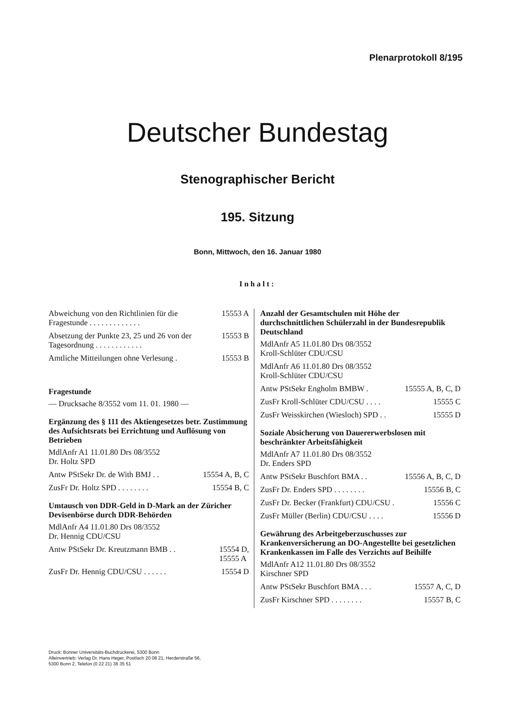Plenarprotokoll 8/195
Deutscher Bundestag
Stenographischer Bericht
195. Sitzung
Bonn, Mittwoch, den 16. Januar 1980
Inhalt:
Abweichung von den Richtlinien für die Fragestunde . . . . . . . . . . . . . 15553 A
Absetzung der Punkte 23, 25 und 26 von der Tagesordnung . . . . . . . . . . . . 15553 B
Amtliche Mitteilungen ohne Verlesung . 15553 B
Fragestunde
— Drucksache 8/3552 vom 11. 01. 1980 —
Ergänzung des § 111 des Aktiengesetzes betr. Zustimmung des Aufsichtsrats bei Errichtung und Auflösung von Betrieben
MdlAnfr A1 11.01.80 Drs 08/3552
Dr. Holtz SPD
Antw PStSekr Dr. de With BMJ . . 15554 A, B, C
ZusFr Dr. Holtz SPD . . . . . . . . 15554 B, C
Umtausch von DDR-Geld in D-Mark an der Züricher Devisenbörse durch DDR-Behörden
MdlAnfr A4 11.01.80 Drs 08/3552
Dr. Hennig CDU/CSU
Antw PStSekr Dr. Kreutzmann BMB . . 15554 D,
15555 A
ZusFr Dr. Hennig CDU/CSU . . . . . . 15554 D
Anzahl der Gesamtschulen mit Höhe der durchschnittlichen Schülerzahl in der Bundesrepublik Deutschland
MdlAnfr A5 11.01.80 Drs 08/3552
Kroll-Schlüter CDU/CSU
MdlAnfr A6 11.01.80 Drs 08/3552
Kroll-Schlüter CDU/CSU
Antw PStSekr Engholm BMBW . 15555 A, B, C, D
ZusFr Kroll-Schlüter CDU/CSU . . . . 15555 C
ZusFr Weisskirchen (Wiesloch) SPD . . 15555 D
Soziale Absicherung von Dauererwerbslosen mit beschränkter Arbeitsfähigkeit
MdlAnfr A7 11.01.80 Drs 08/3552
Dr. Enders SPD
Antw PStSekr Buschfort BMA . . 15556 A, B, C, D
ZusFr Dr. Enders SPD . . . . . . . . 15556 B, C
ZusFr Dr. Becker (Frankfurt) CDU/CSU . 15556 C
ZusFr Müller (Berlin) CDU/CSU . . . . 15556 D
Gewährung des Arbeitgeberzuschusses zur Krankenversicherung an DO-Angestellte bei gesetzlichen Krankenkassen im Falle des Verzichts auf Beihilfe
MdlAnfr A12 11.01.80 Drs 08/3552
Kirschner SPD
Antw PStSekr Buschfort BMA . . . 15557 A, C, D
ZusFr Kirschner SPD . . . . . . . . 15557 B, C
Druck: Bonner Universitäts-Buchdruckerei, 5300 Bonn
Alleinvertrieb: Verlag Dr. Hans Heger, Postfach 20 08 21, Herderstraße 56,
5300 Bonn 2, Telefon (0 22 21) 36 35 51